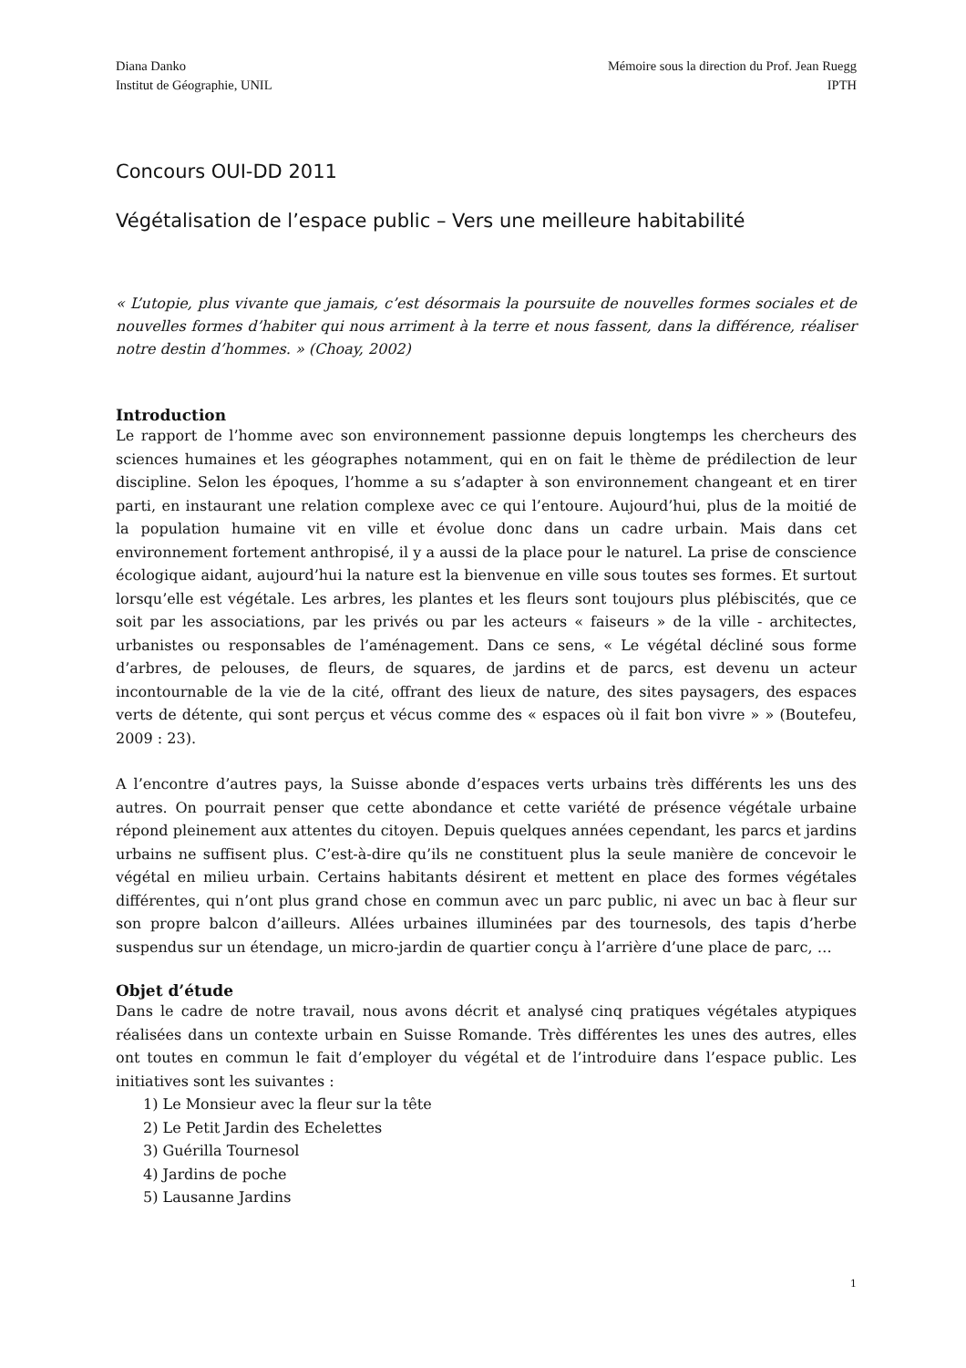Diana Danko
Institut de Géographie, UNIL
Mémoire sous la direction du Prof. Jean Ruegg
IPTH
Concours OUI-DD 2011
Végétalisation de l’espace public – Vers une meilleure habitabilité
« L’utopie, plus vivante que jamais, c’est désormais la poursuite de nouvelles formes sociales et de nouvelles formes d’habiter qui nous arriment à la terre et nous fassent, dans la différence, réaliser notre destin d’hommes. » (Choay, 2002)
Introduction
Le rapport de l’homme avec son environnement passionne depuis longtemps les chercheurs des sciences humaines et les géographes notamment, qui en on fait le thème de prédilection de leur discipline. Selon les époques, l’homme a su s’adapter à son environnement changeant et en tirer parti, en instaurant une relation complexe avec ce qui l’entoure. Aujourd’hui, plus de la moitié de la population humaine vit en ville et évolue donc dans un cadre urbain. Mais dans cet environnement fortement anthropisé, il y a aussi de la place pour le naturel. La prise de conscience écologique aidant, aujourd’hui la nature est la bienvenue en ville sous toutes ses formes. Et surtout lorsqu’elle est végétale. Les arbres, les plantes et les fleurs sont toujours plus plébiscités, que ce soit par les associations, par les privés ou par les acteurs « faiseurs » de la ville - architectes, urbanistes ou responsables de l’aménagement. Dans ce sens, « Le végétal décliné sous forme d’arbres, de pelouses, de fleurs, de squares, de jardins et de parcs, est devenu un acteur incontournable de la vie de la cité, offrant des lieux de nature, des sites paysagers, des espaces verts de détente, qui sont perçus et vécus comme des « espaces où il fait bon vivre » » (Boutefeu, 2009 : 23).
A l’encontre d’autres pays, la Suisse abonde d’espaces verts urbains très différents les uns des autres. On pourrait penser que cette abondance et cette variété de présence végétale urbaine répond pleinement aux attentes du citoyen. Depuis quelques années cependant, les parcs et jardins urbains ne suffisent plus. C’est-à-dire qu’ils ne constituent plus la seule manière de concevoir le végétal en milieu urbain. Certains habitants désirent et mettent en place des formes végétales différentes, qui n’ont plus grand chose en commun avec un parc public, ni avec un bac à fleur sur son propre balcon d’ailleurs. Allées urbaines illuminées par des tournesols, des tapis d’herbe suspendus sur un étendage, un micro-jardin de quartier conçu à l’arrière d’une place de parc, …
Objet d’étude
Dans le cadre de notre travail, nous avons décrit et analysé cinq pratiques végétales atypiques réalisées dans un contexte urbain en Suisse Romande. Très différentes les unes des autres, elles ont toutes en commun le fait d’employer du végétal et de l’introduire dans l’espace public. Les initiatives sont les suivantes :
1) Le Monsieur avec la fleur sur la tête
2) Le Petit Jardin des Echelettes
3) Guérilla Tournesol
4) Jardins de poche
5) Lausanne Jardins
1